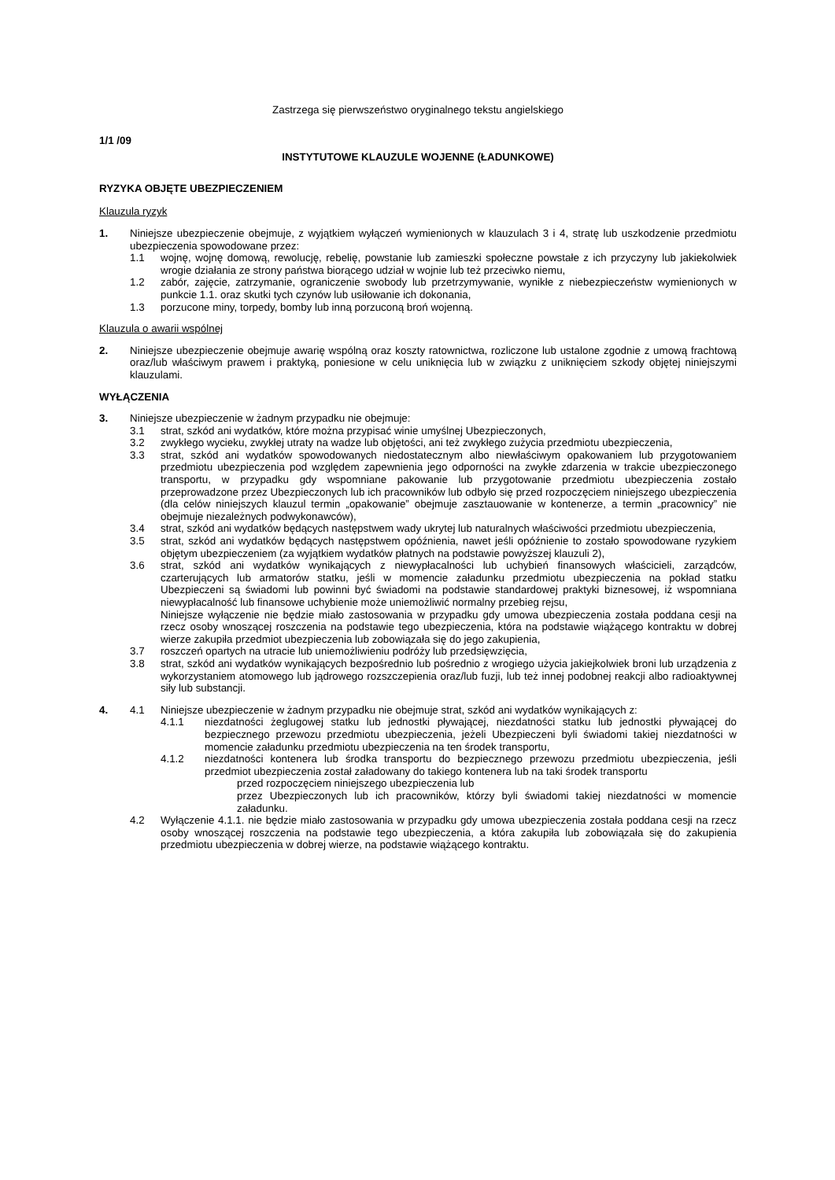Zastrzega się pierwszeństwo oryginalnego tekstu angielskiego
1/1 /09
INSTYTUTOWE KLAUZULE WOJENNE (ŁADUNKOWE)
RYZYKA OBJĘTE UBEZPIECZENIEM
Klauzula ryzyk
1. Niniejsze ubezpieczenie obejmuje, z wyjątkiem wyłączeń wymienionych w klauzulach 3 i 4, stratę lub uszkodzenie przedmiotu ubezpieczenia spowodowane przez:
1.1 wojnę, wojnę domową, rewolucję, rebelię, powstanie lub zamieszki społeczne powstałe z ich przyczyny lub jakiekolwiek wrogie działania ze strony państwa biorącego udział w wojnie lub też przeciwko niemu,
1.2 zabór, zajęcie, zatrzymanie, ograniczenie swobody lub przetrzymywanie, wynikłe z niebezpieczeństw wymienionych w punkcie 1.1. oraz skutki tych czynów lub usiłowanie ich dokonania,
1.3 porzucone miny, torpedy, bomby lub inną porzuconą broń wojenną.
Klauzula o awarii wspólnej
2. Niniejsze ubezpieczenie obejmuje awarię wspólną oraz koszty ratownictwa, rozliczone lub ustalone zgodnie z umową frachtową oraz/lub właściwym prawem i praktyką, poniesione w celu uniknięcia lub w związku z uniknięciem szkody objętej niniejszymi klauzulami.
WYŁĄCZENIA
3. Niniejsze ubezpieczenie w żadnym przypadku nie obejmuje:
3.1 strat, szkód ani wydatków, które można przypisać winie umyślnej Ubezpieczonych,
3.2 zwykłego wycieku, zwykłej utraty na wadze lub objętości, ani też zwykłego zużycia przedmiotu ubezpieczenia,
3.3 strat, szkód ani wydatków spowodowanych niedostatecznym albo niewłaściwym opakowaniem lub przygotowaniem przedmiotu ubezpieczenia pod względem zapewnienia jego odporności na zwykłe zdarzenia w trakcie ubezpieczonego transportu, w przypadku gdy wspomniane pakowanie lub przygotowanie przedmiotu ubezpieczenia zostało przeprowadzone przez Ubezpieczonych lub ich pracowników lub odbyło się przed rozpoczęciem niniejszego ubezpieczenia (dla celów niniejszych klauzul termin „opakowanie” obejmuje zasztauowanie w kontenerze, a termin „pracownicy” nie obejmuje niezależnych podwykonawców),
3.4 strat, szkód ani wydatków będących następstwem wady ukrytej lub naturalnych właściwości przedmiotu ubezpieczenia,
3.5 strat, szkód ani wydatków będących następstwem opóźnienia, nawet jeśli opóźnienie to zostało spowodowane ryzykiem objętym ubezpieczeniem (za wyjątkiem wydatków płatnych na podstawie powyższej klauzuli 2),
3.6 strat, szkód ani wydatków wynikających z niewypłacalności lub uchybień finansowych właścicieli, zarządców, czarterujących lub armatorów statku, jeśli w momencie załadunku przedmiotu ubezpieczenia na pokład statku Ubezpieczeni są świadomi lub powinni być świadomi na podstawie standardowej praktyki biznesowej, iż wspomniana niewypłacalność lub finansowe uchybienie może uniemożliwić normalny przebieg rejsu,
Niniejsze wyłączenie nie będzie miało zastosowania w przypadku gdy umowa ubezpieczenia została poddana cesji na rzecz osoby wnoszącej roszczenia na podstawie tego ubezpieczenia, która na podstawie wiążącego kontraktu w dobrej wierze zakupiła przedmiot ubezpieczenia lub zobowiązała się do jego zakupienia,
3.7 roszczeń opartych na utracie lub uniemożliwieniu podróży lub przedsięwzięcia,
3.8 strat, szkód ani wydatków wynikających bezpośrednio lub pośrednio z wrogiego użycia jakiejkolwiek broni lub urządzenia z wykorzystaniem atomowego lub jądrowego rozszczepienia oraz/lub fuzji, lub też innej podobnej reakcji albo radioaktywnej siły lub substancji.
4. 4.1 Niniejsze ubezpieczenie w żadnym przypadku nie obejmuje strat, szkód ani wydatków wynikających z:
4.1.1 niezdatności żeglugowej statku lub jednostki pływającej, niezdatności statku lub jednostki pływającej do bezpiecznego przewozu przedmiotu ubezpieczenia, jeżeli Ubezpieczeni byli świadomi takiej niezdatności w momencie załadunku przedmiotu ubezpieczenia na ten środek transportu,
4.1.2 niezdatności kontenera lub środka transportu do bezpiecznego przewozu przedmiotu ubezpieczenia, jeśli przedmiot ubezpieczenia został załadowany do takiego kontenera lub na taki środek transportu
przed rozpoczęciem niniejszego ubezpieczenia lub
przez Ubezpieczonych lub ich pracowników, którzy byli świadomi takiej niezdatności w momencie załadunku.
4.2 Wyłączenie 4.1.1. nie będzie miało zastosowania w przypadku gdy umowa ubezpieczenia została poddana cesji na rzecz osoby wnoszącej roszczenia na podstawie tego ubezpieczenia, a która zakupiła lub zobowiązała się do zakupienia przedmiotu ubezpieczenia w dobrej wierze, na podstawie wiążącego kontraktu.